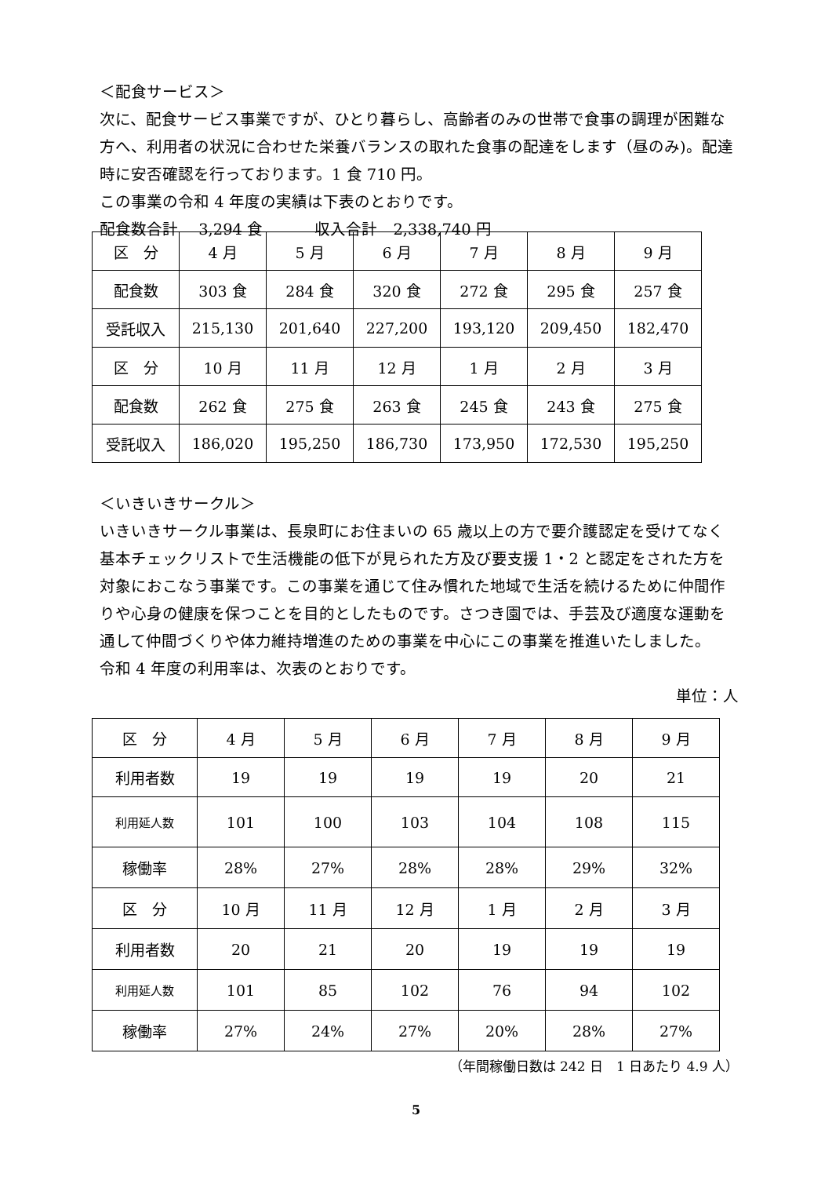＜配食サービス＞
次に、配食サービス事業ですが、ひとり暮らし、高齢者のみの世帯で食事の調理が困難な方へ、利用者の状況に合わせた栄養バランスの取れた食事の配達をします（昼のみ)。配達時に安否確認を行っております。1 食 710 円。
この事業の令和 4 年度の実績は下表のとおりです。
配食数合計　 3,294 食　　　 収入合計　2,338,740 円
| 区 分 | 4 月 | 5 月 | 6 月 | 7 月 | 8 月 | 9 月 |
| 配食数 | 303 食 | 284 食 | 320 食 | 272 食 | 295 食 | 257 食 |
| 受託収入 | 215,130 | 201,640 | 227,200 | 193,120 | 209,450 | 182,470 |
| 区 分 | 10 月 | 11 月 | 12 月 | 1 月 | 2 月 | 3 月 |
| 配食数 | 262 食 | 275 食 | 263 食 | 245 食 | 243 食 | 275 食 |
| 受託収入 | 186,020 | 195,250 | 186,730 | 173,950 | 172,530 | 195,250 |
＜いきいきサークル＞
いきいきサークル事業は、長泉町にお住まいの 65 歳以上の方で要介護認定を受けてなく基本チェックリストで生活機能の低下が見られた方及び要支援 1・2 と認定をされた方を対象におこなう事業です。この事業を通じて住み慣れた地域で生活を続けるために仲間作りや心身の健康を保つことを目的としたものです。さつき園では、手芸及び適度な運動を通して仲間づくりや体力維持増進のための事業を中心にこの事業を推進いたしました。
令和 4 年度の利用率は、次表のとおりです。
単位：人
| 区 分 | 4 月 | 5 月 | 6 月 | 7 月 | 8 月 | 9 月 |
| 利用者数 | 19 | 19 | 19 | 19 | 20 | 21 |
| 利用延人数 | 101 | 100 | 103 | 104 | 108 | 115 |
| 稼働率 | 28% | 27% | 28% | 28% | 29% | 32% |
| 区 分 | 10 月 | 11 月 | 12 月 | 1 月 | 2 月 | 3 月 |
| 利用者数 | 20 | 21 | 20 | 19 | 19 | 19 |
| 利用延人数 | 101 | 85 | 102 | 76 | 94 | 102 |
| 稼働率 | 27% | 24% | 27% | 20% | 28% | 27% |
（年間稼働日数は 242 日　1 日あたり 4.9 人）
5